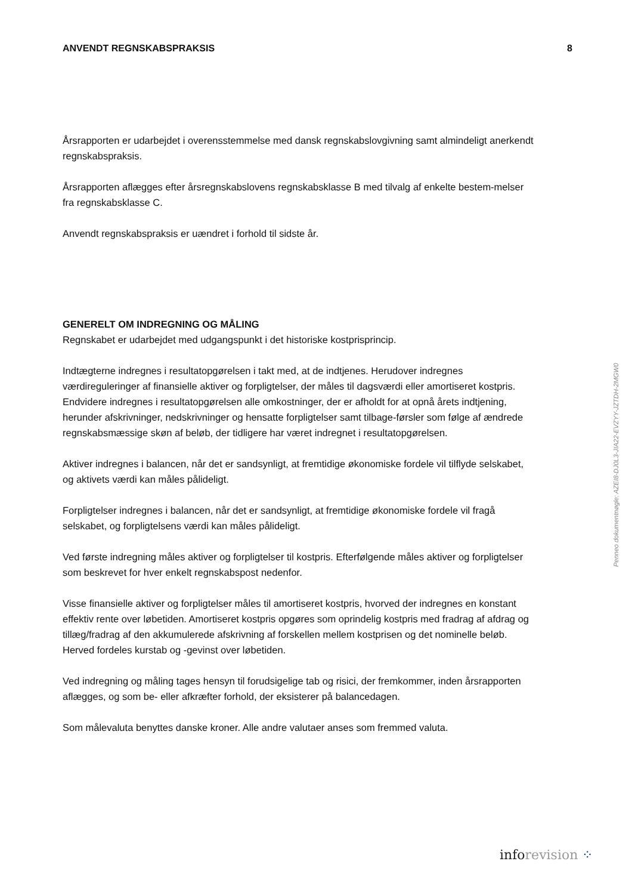ANVENDT REGNSKABSPRAKSIS 8
Årsrapporten er udarbejdet i overensstemmelse med dansk regnskabslovgivning samt almindeligt anerkendt regnskabspraksis.
Årsrapporten aflægges efter årsregnskabslovens regnskabsklasse B med tilvalg af enkelte bestem-melser fra regnskabsklasse C.
Anvendt regnskabspraksis er uændret i forhold til sidste år.
GENERELT OM INDREGNING OG MÅLING
Regnskabet er udarbejdet med udgangspunkt i det historiske kostprisprincip.
Indtægterne indregnes i resultatopgørelsen i takt med, at de indtjenes. Herudover indregnes værdireguleringer af finansielle aktiver og forpligtelser, der måles til dagsværdi eller amortiseret kostpris. Endvidere indregnes i resultatopgørelsen alle omkostninger, der er afholdt for at opnå årets indtjening, herunder afskrivninger, nedskrivninger og hensatte forpligtelser samt tilbage-førsler som følge af ændrede regnskabsmæssige skøn af beløb, der tidligere har været indregnet i resultatopgørelsen.
Aktiver indregnes i balancen, når det er sandsynligt, at fremtidige økonomiske fordele vil tilflyde selskabet, og aktivets værdi kan måles pålideligt.
Forpligtelser indregnes i balancen, når det er sandsynligt, at fremtidige økonomiske fordele vil fragå selskabet, og forpligtelsens værdi kan måles pålideligt.
Ved første indregning måles aktiver og forpligtelser til kostpris. Efterfølgende måles aktiver og forpligtelser som beskrevet for hver enkelt regnskabspost nedenfor.
Visse finansielle aktiver og forpligtelser måles til amortiseret kostpris, hvorved der indregnes en konstant effektiv rente over løbetiden. Amortiseret kostpris opgøres som oprindelig kostpris med fradrag af afdrag og tillæg/fradrag af den akkumulerede afskrivning af forskellen mellem kostprisen og det nominelle beløb. Herved fordeles kurstab og -gevinst over løbetiden.
Ved indregning og måling tages hensyn til forudsigelige tab og risici, der fremkommer, inden årsrapporten aflægges, og som be- eller afkræfter forhold, der eksisterer på balancedagen.
Som målevaluta benyttes danske kroner. Alle andre valutaer anses som fremmed valuta.
Penneo dokumentnøgle: AZEI8-DJ0L3-JIA22-EVZYY-JZTDH-2MGW0
info revision ⁘